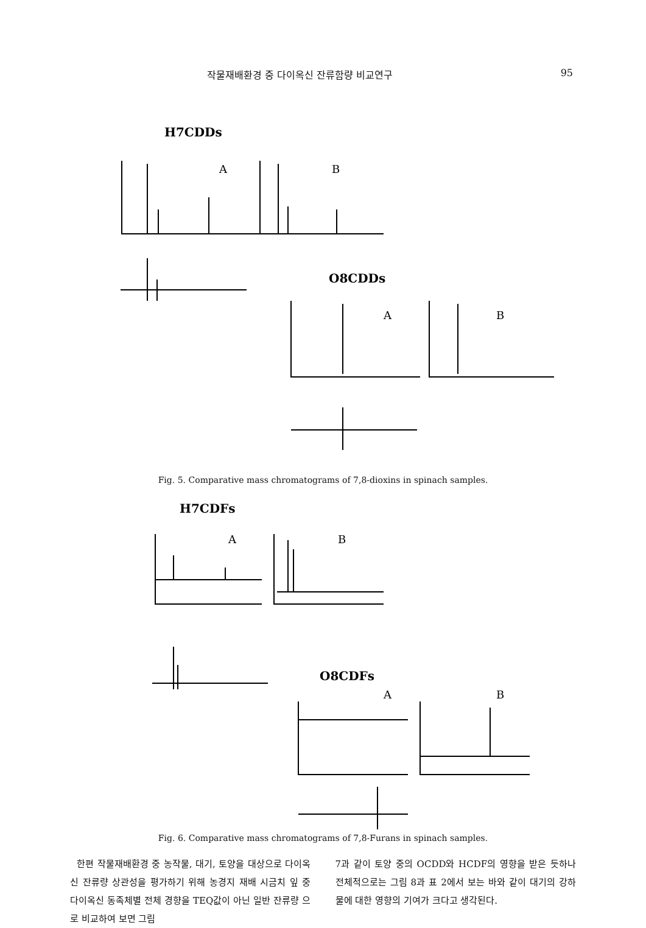작물재배환경 중 다이옥신 잔류함량 비교연구 95
H7CDDs
A
B
O8CDDs
A
B
Fig. 5. Comparative mass chromatograms of 7,8-dioxins in spinach samples.
H7CDFs
A
B
O8CDFs
A
B
Fig. 6. Comparative mass chromatograms of 7,8-Furans in spinach samples.
한편 작물재배환경 중 농작물, 대기, 토양을 대상으로 다이옥신 잔류량 상관성을 평가하기 위해 농경지 재배 시금치 잎 중 다이옥신 동족체별 전체 경향을 TEQ값이 아닌 일반 잔류량 으로 비교하여 보면 그림
7과 같이 토양 중의 OCDD와 HCDF의 영향을 받은 듯하나 전체적으로는 그림 8과 표 2에서 보는 바와 같이 대기의 강하물에 대한 영향의 기여가 크다고 생각된다.